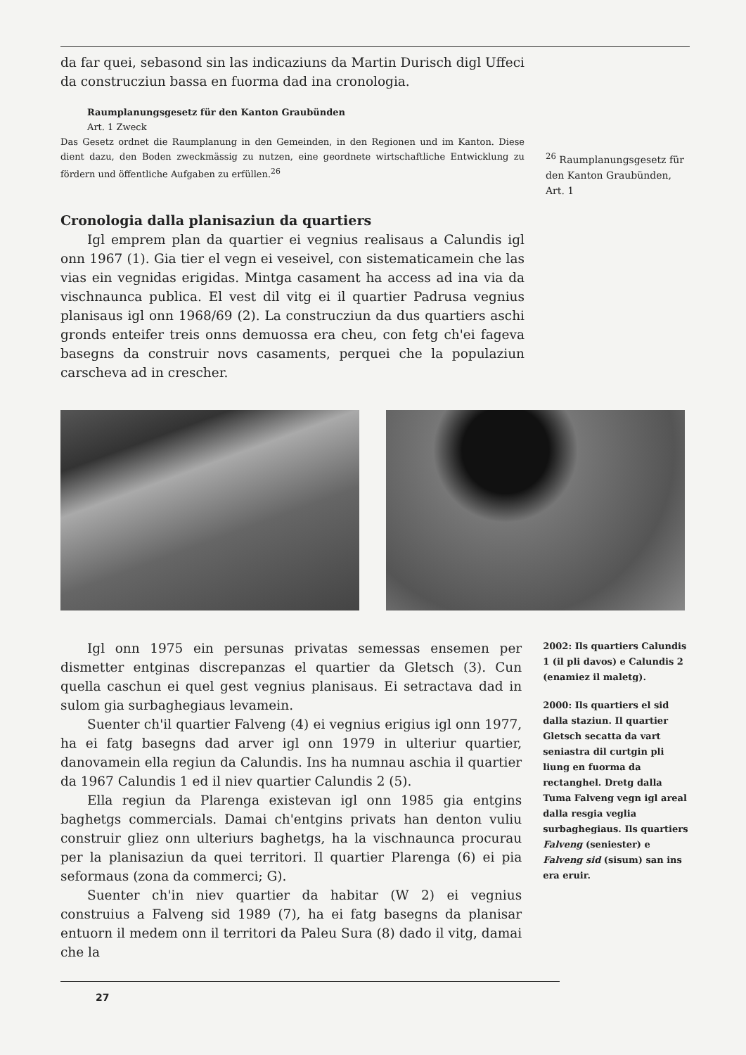da far quei, sebasond sin las indicaziuns da Martin Durisch digl Uffeci da construcziun bassa en fuorma dad ina cronologia.
Raumplanungsgesetz für den Kanton Graubünden
Art. 1 Zweck
Das Gesetz ordnet die Raumplanung in den Gemeinden, in den Regionen und im Kanton. Diese dient dazu, den Boden zweckmässig zu nutzen, eine geordnete wirtschaftliche Entwicklung zu fördern und öffentliche Aufgaben zu erfüllen.<sup>26</sup>
<sup>26</sup> Raumplanungsgesetz für den Kanton Graubünden, Art. 1
Cronologia dalla planisaziun da quartiers
Igl emprem plan da quartier ei vegnius realisaus a Calundis igl onn 1967 (1). Gia tier el vegn ei veseivel, con sistematicamein che las vias ein vegnidas erigidas. Mintga casament ha access ad ina via da vischnaunca publica. El vest dil vitg ei il quartier Padrusa vegnius planisaus igl onn 1968/69 (2). La construcziun da dus quartiers aschi gronds enteifer treis onns demuossa era cheu, con fetg ch'ei fageva basegns da construir novs casaments, perquei che la populaziun carscheva ad in crescher.
Igl onn 1975 ein persunas privatas semessas ensemen per dismetter entginas discrepanzas el quartier da Gletsch (3). Cun quella caschun ei quel gest vegnius planisaus. Ei setractava dad in sulom gia surbaghegiaus levamein.
Suenter ch'il quartier Falveng (4) ei vegnius erigius igl onn 1977, ha ei fatg basegns dad arver igl onn 1979 in ulteriur quartier, danovamein ella regiun da Calundis. Ins ha numnau aschia il quartier da 1967 Calundis 1 ed il niev quartier Calundis 2 (5).
Ella regiun da Plarenga existevan igl onn 1985 gia entgins baghetgs commercials. Damai ch'entgins privats han denton vuliu construir gliez onn ulteriurs baghetgs, ha la vischnaunca procurau per la planisaziun da quei territori. Il quartier Plarenga (6) ei pia seformaus (zona da commerci; G).
Suenter ch'in niev quartier da habitar (W 2) ei vegnius construius a Falveng sid 1989 (7), ha ei fatg basegns da planisar entuorn il medem onn il territori da Paleu Sura (8) dado il vitg, damai che la
2002: Ils quartiers Calundis 1 (il pli davos) e Calundis 2 (enamiez il maletg).
2000: Ils quartiers el sid dalla staziun. Il quartier Gletsch secatta da vart seniastra dil curtgin pli liung en fuorma da rectanghel. Dretg dalla Tuma Falveng vegn igl areal dalla resgia veglia surbaghegiaus. Ils quartiers Falveng (seniester) e Falveng sid (sisum) san ins era eruir.
27